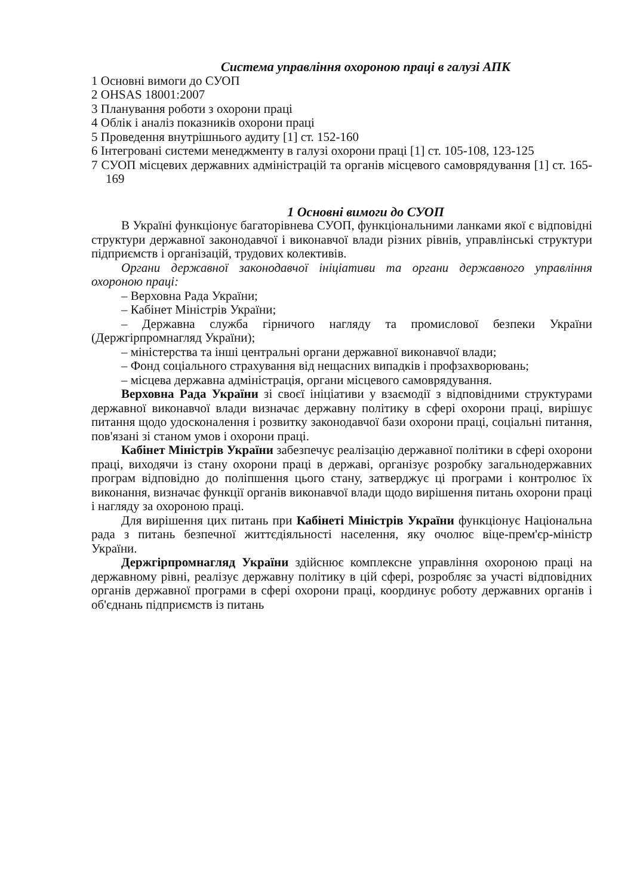Система управління охороною праці в галузі АПК
1 Основні вимоги до СУОП
2 OHSAS 18001:2007
3 Планування роботи з охорони праці
4 Облік і аналіз показників охорони праці
5 Проведення внутрішнього аудиту [1] ст. 152-160
6 Інтегровані системи менеджменту в галузі охорони праці [1] ст. 105-108, 123-125
7 СУОП місцевих державних адміністрацій та органів місцевого самоврядування [1] ст. 165-169
1 Основні вимоги до СУОП
В Україні функціонує багаторівнева СУОП, функціональними ланками якої є відповідні структури державної законодавчої і виконавчої влади різних рівнів, управлінські структури підприємств і організацій, трудових колективів.
Органи державної законодавчої ініціативи та органи державного управління охороною праці:
– Верховна Рада України;
– Кабінет Міністрів України;
– Державна служба гірничого нагляду та промислової безпеки України (Держгірпромнагляд України);
– міністерства та інші центральні органи державної виконавчої влади;
– Фонд соціального страхування від нещасних випадків і профзахворювань;
– місцева державна адміністрація, органи місцевого самоврядування.
Верховна Рада України зі своєї ініціативи у взаємодії з відповідними структурами державної виконавчої влади визначає державну політику в сфері охорони праці, вирішує питання щодо удосконалення і розвитку законодавчої бази охорони праці, соціальні питання, пов'язані зі станом умов і охорони праці.
Кабінет Міністрів України забезпечує реалізацію державної політики в сфері охорони праці, виходячи із стану охорони праці в державі, організує розробку загальнодержавних програм відповідно до поліпшення цього стану, затверджує ці програми і контролює їх виконання, визначає функції органів виконавчої влади щодо вирішення питань охорони праці і нагляду за охороною праці.
Для вирішення цих питань при Кабінеті Міністрів України функціонує Національна рада з питань безпечної життєдіяльності населення, яку очолює віце-прем'єр-міністр України.
Держгірпромнагляд України здійснює комплексне управління охороною праці на державному рівні, реалізує державну політику в цій сфері, розробляє за участі відповідних органів державної програми в сфері охорони праці, координує роботу державних органів і об'єднань підприємств із питань